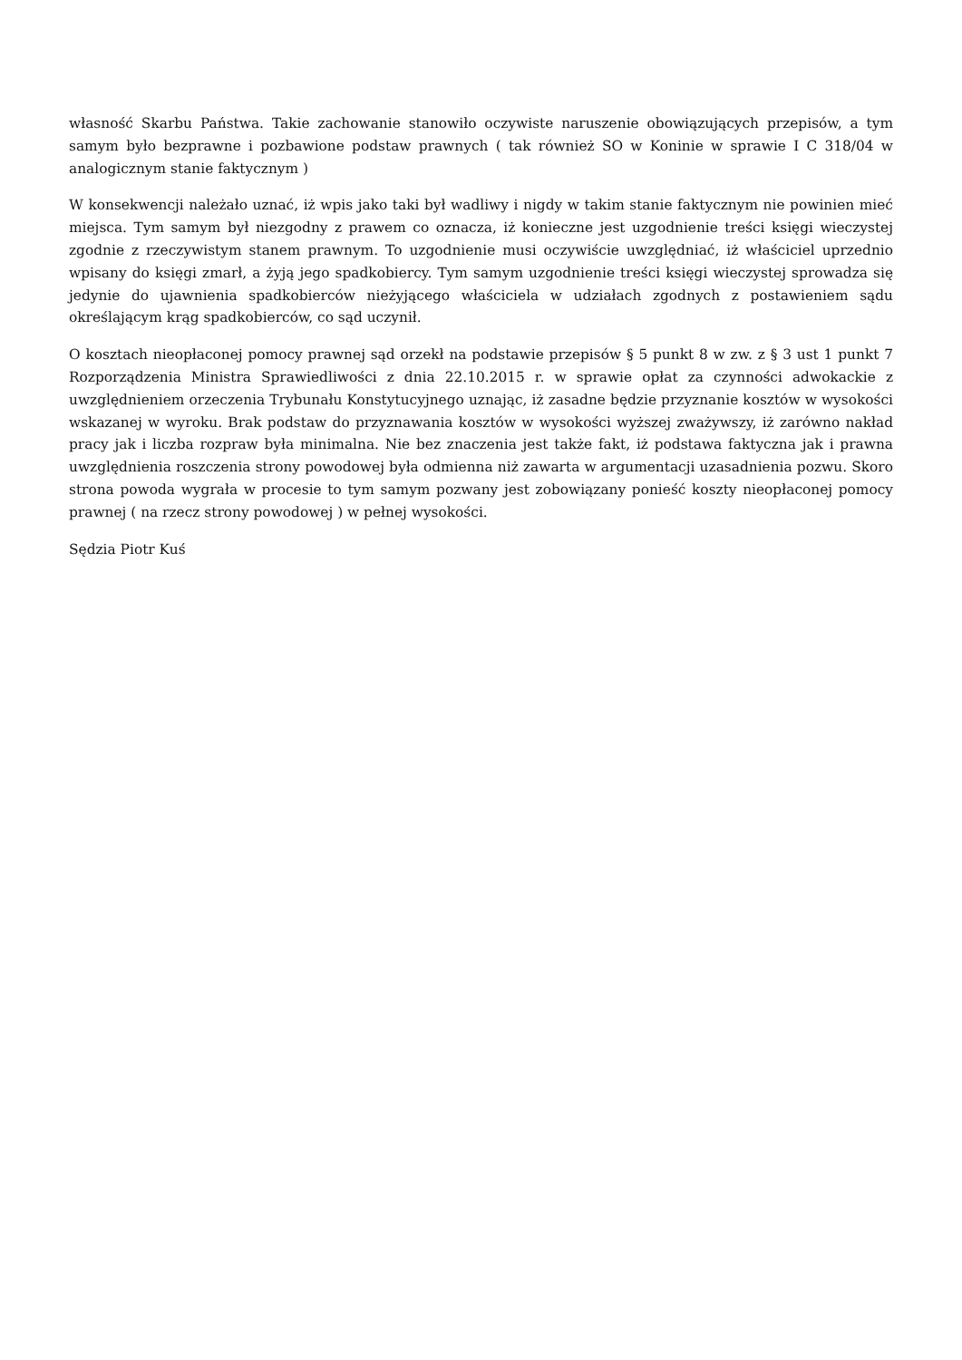własność Skarbu Państwa. Takie zachowanie stanowiło oczywiste naruszenie obowiązujących przepisów, a tym samym było bezprawne i pozbawione podstaw prawnych ( tak również SO w Koninie w sprawie I C 318/04 w analogicznym stanie faktycznym )
W konsekwencji należało uznać, iż wpis jako taki był wadliwy i nigdy w takim stanie faktycznym nie powinien mieć miejsca. Tym samym był niezgodny z prawem co oznacza, iż konieczne jest uzgodnienie treści księgi wieczystej zgodnie z rzeczywistym stanem prawnym. To uzgodnienie musi oczywiście uwzględniać, iż właściciel uprzednio wpisany do księgi zmarł, a żyją jego spadkobiercy. Tym samym uzgodnienie treści księgi wieczystej sprowadza się jedynie do ujawnienia spadkobierców nieżyjącego właściciela w udziałach zgodnych z postawieniem sądu określającym krąg spadkobierców, co sąd uczynił.
O kosztach nieopłaconej pomocy prawnej sąd orzekł na podstawie przepisów § 5 punkt 8 w zw. z § 3 ust 1 punkt 7 Rozporządzenia Ministra Sprawiedliwości z dnia 22.10.2015 r. w sprawie opłat za czynności adwokackie z uwzględnieniem orzeczenia Trybunału Konstytucyjnego uznając, iż zasadne będzie przyznanie kosztów w wysokości wskazanej w wyroku. Brak podstaw do przyznawania kosztów w wysokości wyższej zważywszy, iż zarówno nakład pracy jak i liczba rozpraw była minimalna. Nie bez znaczenia jest także fakt, iż podstawa faktyczna jak i prawna uwzględnienia roszczenia strony powodowej była odmienna niż zawarta w argumentacji uzasadnienia pozwu. Skoro strona powoda wygrała w procesie to tym samym pozwany jest zobowiązany ponieść koszty nieopłaconej pomocy prawnej ( na rzecz strony powodowej ) w pełnej wysokości.
Sędzia Piotr Kuś